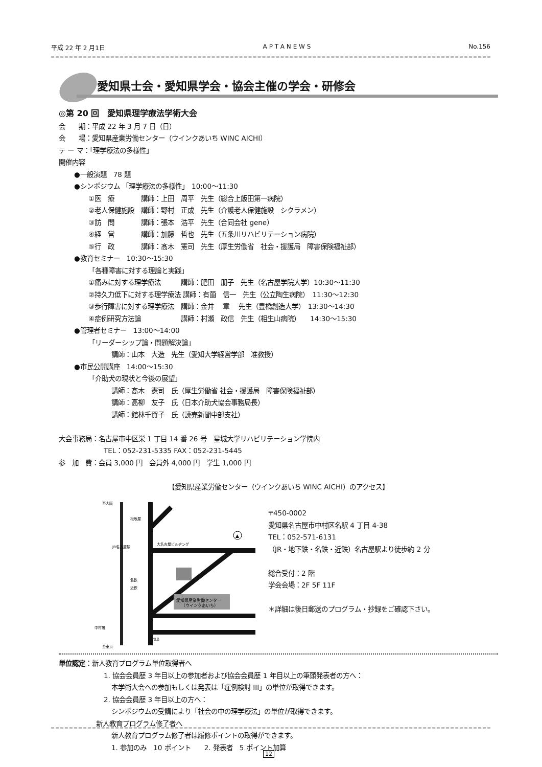平成 22 年 2 月1日 A P T A N E W S No.156
愛知県士会・愛知県学会・協会主催の学会・研修会
◎第 20 回　愛知県理学療法学術大会
会　　期：平成 22 年 3 月 7 日（日）
会　　場：愛知県産業労働センター（ウインクあいち WINC AICHI）
テ ー マ：「理学療法の多様性」
開催内容
●一般演題　78 題
●シンポジウム 「理学療法の多様性」　10:00〜11:30
①医　療　　　　講師：上田　周平　先生（総合上飯田第一病院）
②老人保健施設　講師：野村　正成　先生（介護老人保健施設　シクラメン）
③訪　問　　　　講師：張本　浩平　先生（合同会社 gene）
④経　営　　　　講師：加藤　哲也　先生（五条川リハビリテーション病院）
⑤行　政　　　　講師：髙木　憲司　先生（厚生労働省　社会・援護局　障害保険福祉部）
●教育セミナー　10:30〜15:30
「各種障害に対する理論と実践」
①痛みに対する理学療法　　　講師：肥田　朋子　先生（名古屋学院大学）10:30〜11:30
②持久力低下に対する理学療法 講師：有薗　信一　先生（公立陶生病院）　11:30〜12:30
③歩行障害に対する理学療法　講師：金井　 章　 先生（豊橋創造大学）　13:30〜14:30
④症例研究方法論　　　　　　講師：村瀬　政信　先生（相生山病院）　　14:30〜15:30
●管理者セミナー　13:00〜14:00
「リーダーシップ論・問題解決論」
講師：山本　大造　先生（愛知大学経営学部　准教授）
●市民公開講座　14:00〜15:30
「介助犬の現状と今後の展望」
講師：髙木　憲司　氏（厚生労働省 社会・援護局　障害保険福祉部）
講師：高柳　友子　氏（日本介助犬協会事務局長）
講師：館林千賀子　氏（読売新聞中部支社）
大会事務局：名古屋市中区栄 1 丁目 14 番 26 号　星城大学リハビリテーション学院内
TEL：052-231-5335 FAX：052-231-5445
参　加　費：会員 3,000 円　会員外 4,000 円　学生 1,000 円
【愛知県産業労働センター（ウインクあいち WINC AICHI）のアクセス】
愛知県産業労働センター
（ウインクあいち）
至大阪
松坂屋
大名古屋ビルヂング
名鉄
近鉄
中村署
至東京
笹島
JR名古屋駅
▲
〒450-0002
愛知県名古屋市中村区名駅 4 丁目 4-38
TEL：052-571-6131
（JR・地下鉄・名鉄・近鉄）名古屋駅より徒歩約 2 分
総合受付：2 階
学会会場：2F 5F 11F
＊詳細は後日郵送のプログラム・抄録をご確認下さい。
単位認定：新人教育プログラム単位取得者へ
1. 協会会員歴 3 年目以上の参加者および協会会員歴 1 年目以上の筆頭発表者の方へ：
本学術大会への参加もしくは発表は「症例検討 III」の単位が取得できます。
2. 協会会員歴 3 年目以上の方へ：
シンポジウムの受講により「社会の中の理学療法」の単位が取得できます。
新人教育プログラム修了者へ
新人教育プログラム修了者は履修ポイントの取得ができます。
1. 参加のみ　10 ポイント　　2. 発表者　5 ポイント加算
12